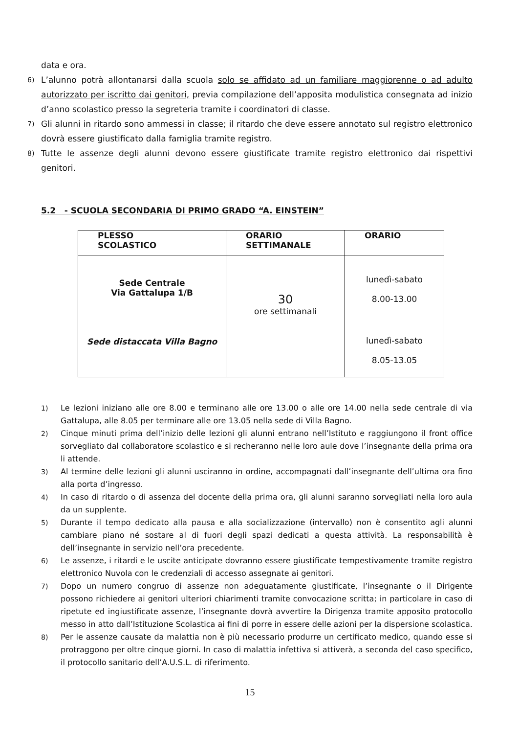data e ora.
6) L’alunno potrà allontanarsi dalla scuola solo se affidato ad un familiare maggiorenne o ad adulto autorizzato per iscritto dai genitori, previa compilazione dell’apposita modulistica consegnata ad inizio d’anno scolastico presso la segreteria tramite i coordinatori di classe.
7) Gli alunni in ritardo sono ammessi in classe; il ritardo che deve essere annotato sul registro elettronico dovrà essere giustificato dalla famiglia tramite registro.
8) Tutte le assenze degli alunni devono essere giustificate tramite registro elettronico dai rispettivi genitori.
5.2 - SCUOLA SECONDARIA DI PRIMO GRADO “A. EINSTEIN”
| PLESSO SCOLASTICO | ORARIO SETTIMANALE | ORARIO |
| --- | --- | --- |
| Sede Centrale Via Gattalupa 1/B Sede distaccata Villa Bagno | 30 ore settimanali | lunedì-sabato 8.00-13.00 lunedì-sabato 8.05-13.05 |
1) Le lezioni iniziano alle ore 8.00 e terminano alle ore 13.00 o alle ore 14.00 nella sede centrale di via Gattalupa, alle 8.05 per terminare alle ore 13.05 nella sede di Villa Bagno.
2) Cinque minuti prima dell’inizio delle lezioni gli alunni entrano nell’Istituto e raggiungono il front office sorvegliato dal collaboratore scolastico e si recheranno nelle loro aule dove l’insegnante della prima ora li attende.
3) Al termine delle lezioni gli alunni usciranno in ordine, accompagnati dall’insegnante dell’ultima ora fino alla porta d’ingresso.
4) In caso di ritardo o di assenza del docente della prima ora, gli alunni saranno sorvegliati nella loro aula da un supplente.
5) Durante il tempo dedicato alla pausa e alla socializzazione (intervallo) non è consentito agli alunni cambiare piano né sostare al di fuori degli spazi dedicati a questa attività. La responsabilità è dell’insegnante in servizio nell’ora precedente.
6) Le assenze, i ritardi e le uscite anticipate dovranno essere giustificate tempestivamente tramite registro elettronico Nuvola con le credenziali di accesso assegnate ai genitori.
7) Dopo un numero congruo di assenze non adeguatamente giustificate, l’insegnante o il Dirigente possono richiedere ai genitori ulteriori chiarimenti tramite convocazione scritta; in particolare in caso di ripetute ed ingiustificate assenze, l’insegnante dovrà avvertire la Dirigenza tramite apposito protocollo messo in atto dall’Istituzione Scolastica ai fini di porre in essere delle azioni per la dispersione scolastica.
8) Per le assenze causate da malattia non è più necessario produrre un certificato medico, quando esse si protraggono per oltre cinque giorni. In caso di malattia infettiva si attiverà, a seconda del caso specifico, il protocollo sanitario dell’A.U.S.L. di riferimento.
15